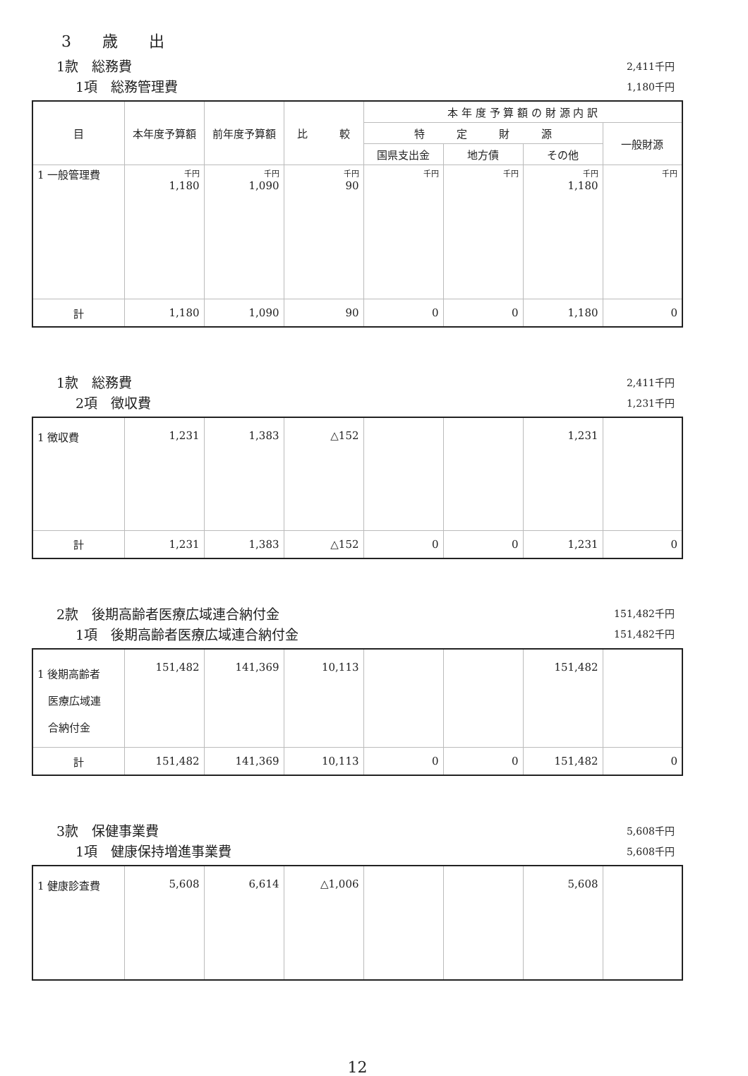3　　歳　　出
1款　総務費 2,411千円
1項　総務管理費 1,180千円
| 目 | 本年度予算額 | 前年度予算額 | 比 較 | 本 年 度 予 算 額 の 財 源 内 訳 | | | |
| --- | --- | --- | --- | --- | --- | --- | --- |
| | | | | 特 定 財 源 | | | 一般財源 |
| | | | | 国県支出金 | 地方債 | その他 | |
| 1 一般管理費 | 千円 1,180 | 千円 1,090 | 千円 90 | 千円 | 千円 | 千円 1,180 | 千円 |
| 計 | 1,180 | 1,090 | 90 | 0 | 0 | 1,180 | 0 |
1款　総務費 2,411千円
2項　徴収費 1,231千円
| 1 徴収費 | 1,231 | 1,383 | △152 | | | 1,231 | |
| 計 | 1,231 | 1,383 | △152 | 0 | 0 | 1,231 | 0 |
2款　後期高齢者医療広域連合納付金 151,482千円
1項　後期高齢者医療広域連合納付金 151,482千円
| 1 後期高齢者 医療広域連 合納付金 | 151,482 | 141,369 | 10,113 | | | 151,482 | |
| 計 | 151,482 | 141,369 | 10,113 | 0 | 0 | 151,482 | 0 |
3款　保健事業費 5,608千円
1項　健康保持増進事業費 5,608千円
| 1 健康診査費 | 5,608 | 6,614 | △1,006 | | | 5,608 | |
12